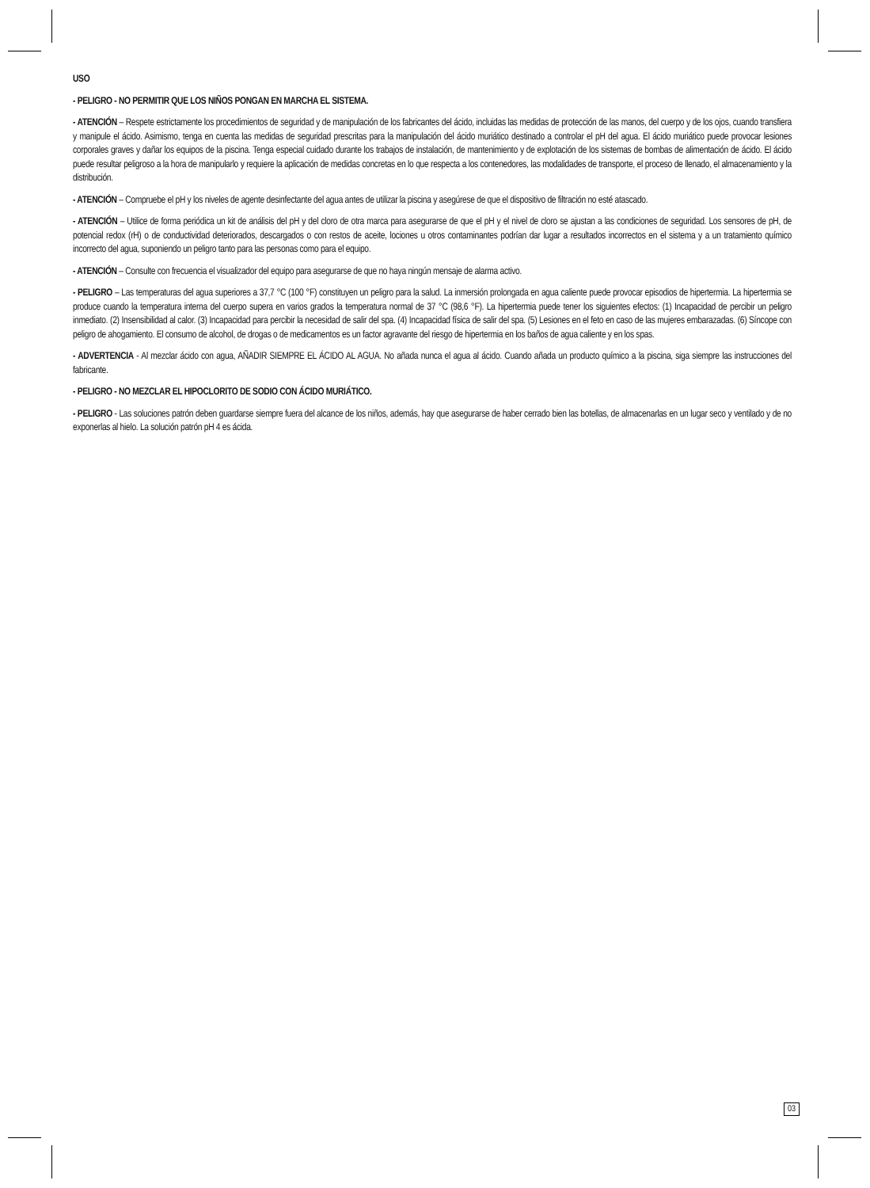USO
- PELIGRO - NO PERMITIR QUE LOS NIÑOS PONGAN EN MARCHA EL SISTEMA.
- ATENCIÓN – Respete estrictamente los procedimientos de seguridad y de manipulación de los fabricantes del ácido, incluidas las medidas de protección de las manos, del cuerpo y de los ojos, cuando transfiera y manipule el ácido. Asimismo, tenga en cuenta las medidas de seguridad prescritas para la manipulación del ácido muriático destinado a controlar el pH del agua. El ácido muriático puede provocar lesiones corporales graves y dañar los equipos de la piscina. Tenga especial cuidado durante los trabajos de instalación, de mantenimiento y de explotación de los sistemas de bombas de alimentación de ácido. El ácido puede resultar peligroso a la hora de manipularlo y requiere la aplicación de medidas concretas en lo que respecta a los contenedores, las modalidades de transporte, el proceso de llenado, el almacenamiento y la distribución.
- ATENCIÓN – Compruebe el pH y los niveles de agente desinfectante del agua antes de utilizar la piscina y asegúrese de que el dispositivo de filtración no esté atascado.
- ATENCIÓN – Utilice de forma periódica un kit de análisis del pH y del cloro de otra marca para asegurarse de que el pH y el nivel de cloro se ajustan a las condiciones de seguridad. Los sensores de pH, de potencial redox (rH) o de conductividad deteriorados, descargados o con restos de aceite, lociones u otros contaminantes podrían dar lugar a resultados incorrectos en el sistema y a un tratamiento químico incorrecto del agua, suponiendo un peligro tanto para las personas como para el equipo.
- ATENCIÓN – Consulte con frecuencia el visualizador del equipo para asegurarse de que no haya ningún mensaje de alarma activo.
- PELIGRO – Las temperaturas del agua superiores a 37,7 °C (100 °F) constituyen un peligro para la salud. La inmersión prolongada en agua caliente puede provocar episodios de hipertermia. La hipertermia se produce cuando la temperatura interna del cuerpo supera en varios grados la temperatura normal de 37 °C (98,6 °F). La hipertermia puede tener los siguientes efectos: (1) Incapacidad de percibir un peligro inmediato. (2) Insensibilidad al calor. (3) Incapacidad para percibir la necesidad de salir del spa. (4) Incapacidad física de salir del spa. (5) Lesiones en el feto en caso de las mujeres embarazadas. (6) Síncope con peligro de ahogamiento. El consumo de alcohol, de drogas o de medicamentos es un factor agravante del riesgo de hipertermia en los baños de agua caliente y en los spas.
- ADVERTENCIA - Al mezclar ácido con agua, AÑADIR SIEMPRE EL ÁCIDO AL AGUA. No añada nunca el agua al ácido. Cuando añada un producto químico a la piscina, siga siempre las instrucciones del fabricante.
- PELIGRO - NO MEZCLAR EL HIPOCLORITO DE SODIO CON ÁCIDO MURIÁTICO.
- PELIGRO - Las soluciones patrón deben guardarse siempre fuera del alcance de los niños, además, hay que asegurarse de haber cerrado bien las botellas, de almacenarlas en un lugar seco y ventilado y de no exponerlas al hielo. La solución patrón pH 4 es ácida.
03